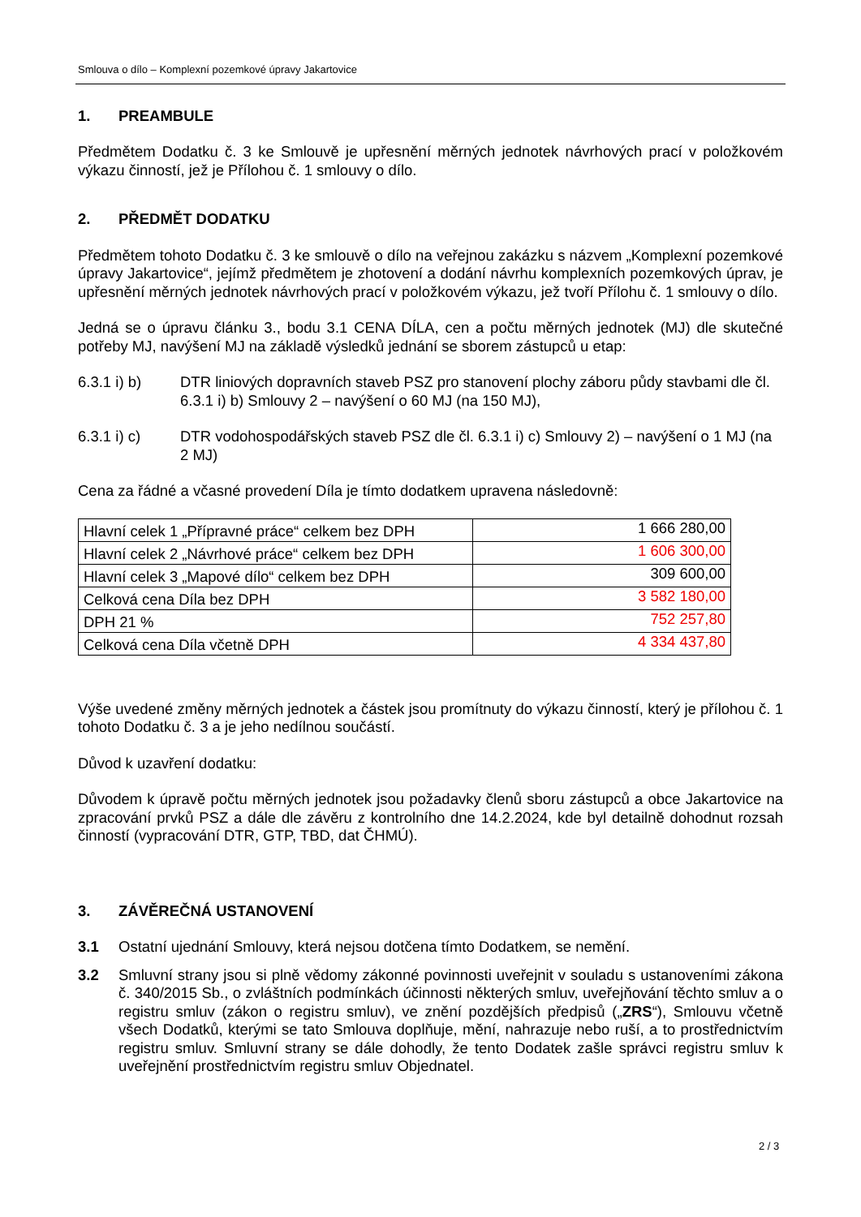Smlouva o dílo – Komplexní pozemkové úpravy Jakartovice
1. PREAMBULE
Předmětem Dodatku č. 3 ke Smlouvě je upřesnění měrných jednotek návrhových prací v položkovém výkazu činností, jež je Přílohou č. 1 smlouvy o dílo.
2. PŘEDMĚT DODATKU
Předmětem tohoto Dodatku č. 3 ke smlouvě o dílo na veřejnou zakázku s názvem „Komplexní pozemkové úpravy Jakartovice“, jejímž předmětem je zhotovení a dodání návrhu komplexních pozemkových úprav, je upřesnění měrných jednotek návrhových prací v položkovém výkazu, jež tvoří Přílohu č. 1 smlouvy o dílo.
Jedná se o úpravu článku 3., bodu 3.1 CENA DÍLA, cen a počtu měrných jednotek (MJ) dle skutečné potřeby MJ, navýšení MJ na základě výsledků jednání se sborem zástupců u etap:
6.3.1 i) b) DTR liniových dopravních staveb PSZ pro stanovení plochy záboru půdy stavbami dle čl. 6.3.1 i) b) Smlouvy 2 – navýšení o 60 MJ (na 150 MJ),
6.3.1 i) c) DTR vodohospodářských staveb PSZ dle čl. 6.3.1 i) c) Smlouvy 2) – navýšení o 1 MJ (na 2 MJ)
Cena za řádné a včasné provedení Díla je tímto dodatkem upravena následovně:
| Hlavní celek 1 „Přípravné práce“ celkem bez DPH | 1 666 280,00 |
| Hlavní celek 2 „Návrhové práce“ celkem bez DPH | 1 606 300,00 |
| Hlavní celek 3 „Mapové dílo“ celkem bez DPH | 309 600,00 |
| Celková cena Díla bez DPH | 3 582 180,00 |
| DPH 21 % | 752 257,80 |
| Celková cena Díla včetně DPH | 4 334 437,80 |
Výše uvedené změny měrných jednotek a částek jsou promítnuty do výkazu činností, který je přílohou č. 1 tohoto Dodatku č. 3 a je jeho nedílnou součástí.
Důvod k uzavření dodatku:
Důvodem k úpravě počtu měrných jednotek jsou požadavky členů sboru zástupců a obce Jakartovice na zpracování prvků PSZ a dále dle závěru z kontrolního dne 14.2.2024, kde byl detailně dohodnut rozsah činností (vypracování DTR, GTP, TBD, dat ČHMÚ).
3. ZÁVĚREČNÁ USTANOVENÍ
3.1 Ostatní ujednání Smlouvy, která nejsou dotčena tímto Dodatkem, se nemění.
3.2 Smluvní strany jsou si plně vědomy zákonné povinnosti uveřejnit v souladu s ustanoveními zákona č. 340/2015 Sb., o zvláštních podmínkách účinnosti některých smluv, uveřejňování těchto smluv a o registru smluv (zákon o registru smluv), ve znění pozdějších předpisů („ZRS“), Smlouvu včetně všech Dodatků, kterými se tato Smlouva doplňuje, mění, nahrazuje nebo ruší, a to prostřednictvím registru smluv. Smluvní strany se dále dohodly, že tento Dodatek zašle správci registru smluv k uveřejnění prostřednictvím registru smluv Objednatel.
2 / 3